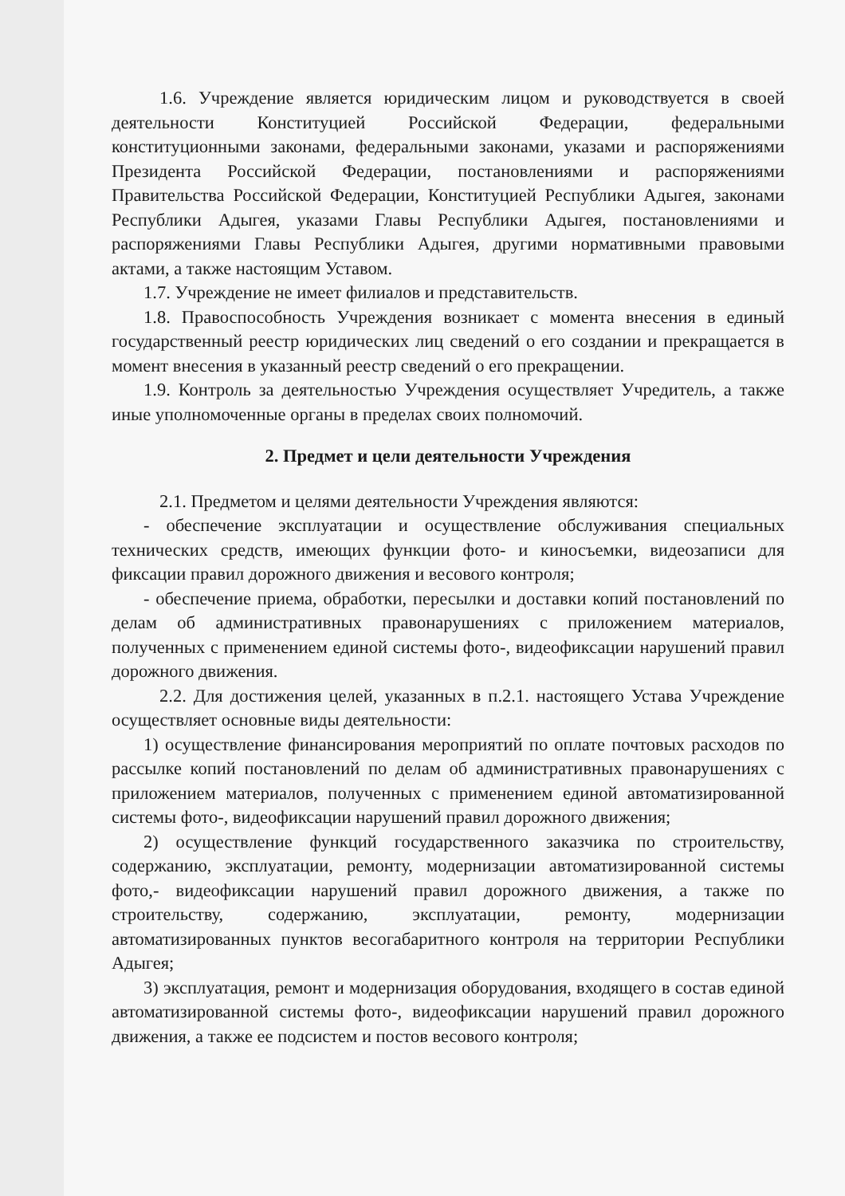1.6. Учреждение является юридическим лицом и руководствуется в своей деятельности Конституцией Российской Федерации, федеральными конституционными законами, федеральными законами, указами и распоряжениями Президента Российской Федерации, постановлениями и распоряжениями Правительства Российской Федерации, Конституцией Республики Адыгея, законами Республики Адыгея, указами Главы Республики Адыгея, постановлениями и распоряжениями Главы Республики Адыгея, другими нормативными правовыми актами, а также настоящим Уставом.
1.7. Учреждение не имеет филиалов и представительств.
1.8. Правоспособность Учреждения возникает с момента внесения в единый государственный реестр юридических лиц сведений о его создании и прекращается в момент внесения в указанный реестр сведений о его прекращении.
1.9. Контроль за деятельностью Учреждения осуществляет Учредитель, а также иные уполномоченные органы в пределах своих полномочий.
2. Предмет и цели деятельности Учреждения
2.1. Предметом и целями деятельности Учреждения являются:
- обеспечение эксплуатации и осуществление обслуживания специальных технических средств, имеющих функции фото- и киносъемки, видеозаписи для фиксации правил дорожного движения и весового контроля;
- обеспечение приема, обработки, пересылки и доставки копий постановлений по делам об административных правонарушениях с приложением материалов, полученных с применением единой системы фото-, видеофиксации нарушений правил дорожного движения.
2.2. Для достижения целей, указанных в п.2.1. настоящего Устава Учреждение осуществляет основные виды деятельности:
1) осуществление финансирования мероприятий по оплате почтовых расходов по рассылке копий постановлений по делам об административных правонарушениях с приложением материалов, полученных с применением единой автоматизированной системы фото-, видеофиксации нарушений правил дорожного движения;
2) осуществление функций государственного заказчика по строительству, содержанию, эксплуатации, ремонту, модернизации автоматизированной системы фото,- видеофиксации нарушений правил дорожного движения, а также по строительству, содержанию, эксплуатации, ремонту, модернизации автоматизированных пунктов весогабаритного контроля на территории Республики Адыгея;
3) эксплуатация, ремонт и модернизация оборудования, входящего в состав единой автоматизированной системы фото-, видеофиксации нарушений правил дорожного движения, а также ее подсистем и постов весового контроля;